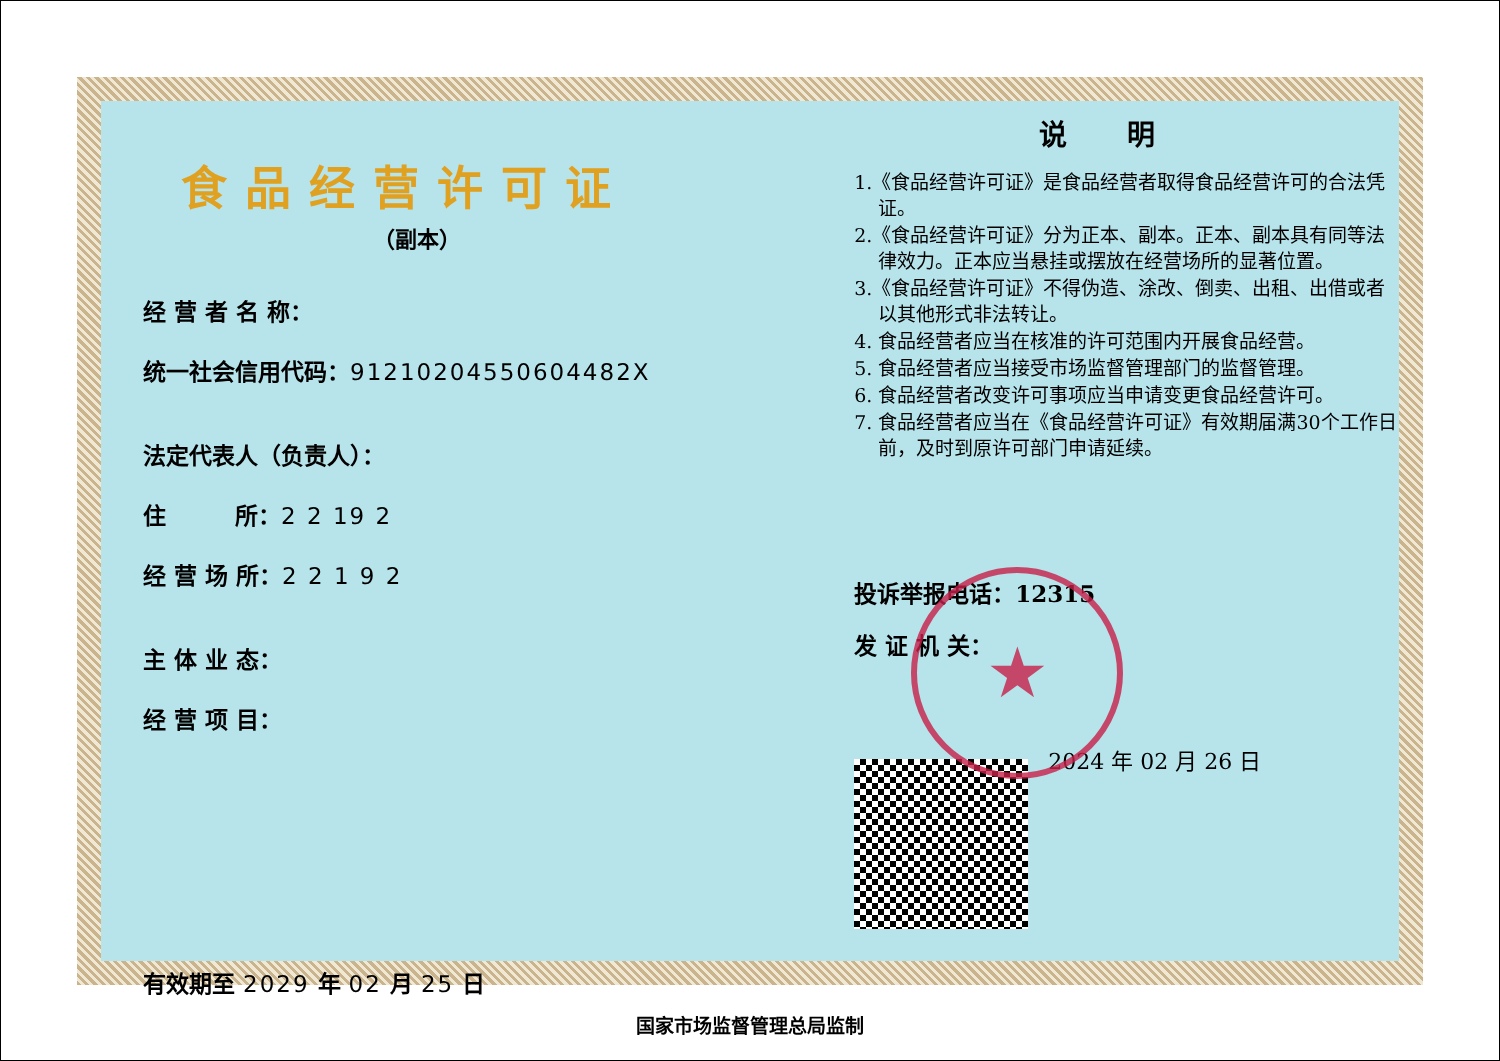食品经营许可证
（副本）
经 营 者 名 称：
统一社会信用代码：91210204550604482X
法定代表人（负责人）：
住　　　所：2 2 19 2
经 营 场 所：2 2 1 9 2
主 体 业 态：
经 营 项 目：
有效期至 2029 年 02 月 25 日
说明
1.《食品经营许可证》是食品经营者取得食品经营许可的合法凭证。
2.《食品经营许可证》分为正本、副本。正本、副本具有同等法律效力。正本应当悬挂或摆放在经营场所的显著位置。
3.《食品经营许可证》不得伪造、涂改、倒卖、出租、出借或者以其他形式非法转让。
4. 食品经营者应当在核准的许可范围内开展食品经营。
5. 食品经营者应当接受市场监督管理部门的监督管理。
6. 食品经营者改变许可事项应当申请变更食品经营许可。
7. 食品经营者应当在《食品经营许可证》有效期届满30个工作日前，及时到原许可部门申请延续。
投诉举报电话：12315
发 证 机 关：
2024 年 02 月 26 日
★
国家市场监督管理总局监制